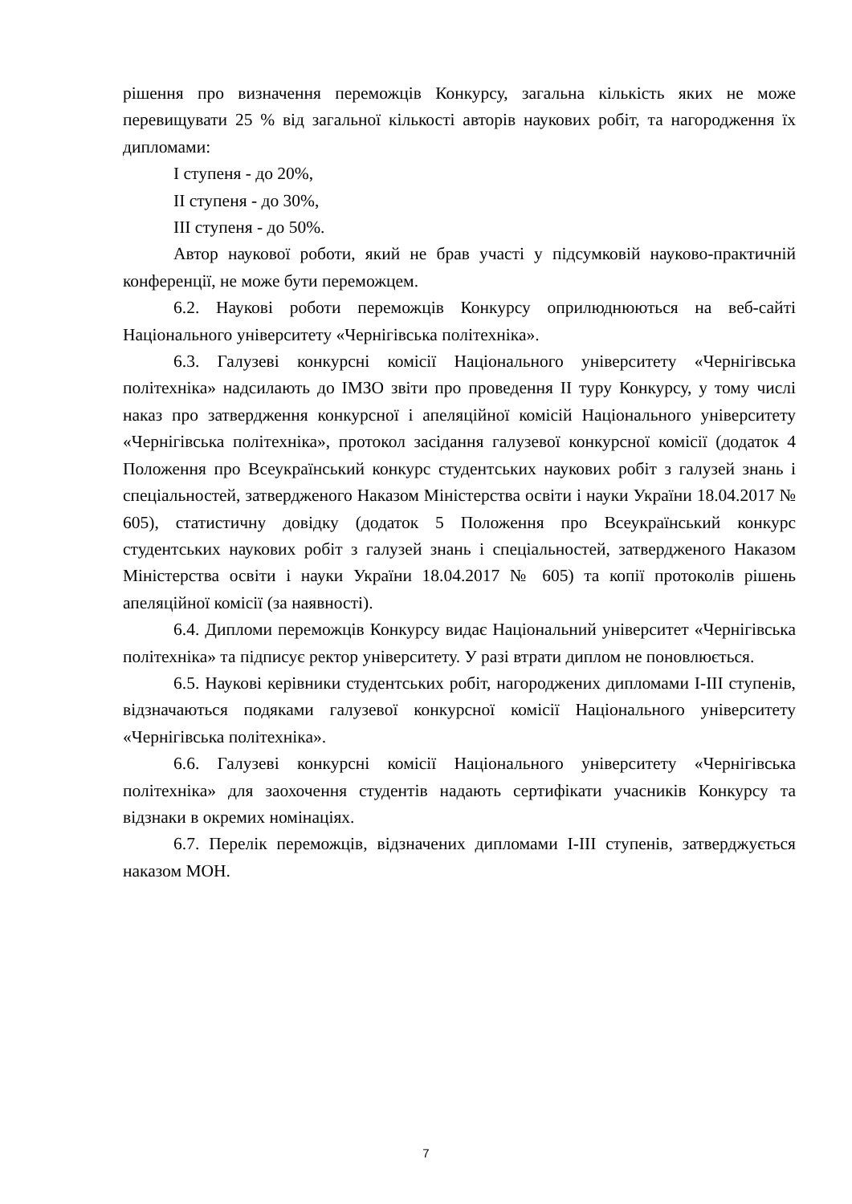рішення про визначення переможців Конкурсу, загальна кількість яких не може перевищувати 25 % від загальної кількості авторів наукових робіт, та нагородження їх дипломами:
І ступеня - до 20%,
ІІ ступеня - до 30%,
ІІІ ступеня - до 50%.
Автор наукової роботи, який не брав участі у підсумковій науково-практичній конференції, не може бути переможцем.
6.2. Наукові роботи переможців Конкурсу оприлюднюються на веб-сайті Національного університету «Чернігівська політехніка».
6.3. Галузеві конкурсні комісії Національного університету «Чернігівська політехніка» надсилають до ІМЗО звіти про проведення ІІ туру Конкурсу, у тому числі наказ про затвердження конкурсної і апеляційної комісій Національного університету «Чернігівська політехніка», протокол засідання галузевої конкурсної комісії (додаток 4 Положення про Всеукраїнський конкурс студентських наукових робіт з галузей знань і спеціальностей, затвердженого Наказом Міністерства освіти і науки України 18.04.2017 № 605), статистичну довідку (додаток 5 Положення про Всеукраїнський конкурс студентських наукових робіт з галузей знань і спеціальностей, затвердженого Наказом Міністерства освіти і науки України 18.04.2017 № 605) та копії протоколів рішень апеляційної комісії (за наявності).
6.4. Дипломи переможців Конкурсу видає Національний університет «Чернігівська політехніка» та підписує ректор університету. У разі втрати диплом не поновлюється.
6.5. Наукові керівники студентських робіт, нагороджених дипломами І-ІІІ ступенів, відзначаються подяками галузевої конкурсної комісії Національного університету «Чернігівська політехніка».
6.6. Галузеві конкурсні комісії Національного університету «Чернігівська політехніка» для заохочення студентів надають сертифікати учасників Конкурсу та відзнаки в окремих номінаціях.
6.7. Перелік переможців, відзначених дипломами І-ІІІ ступенів, затверджується наказом МОН.
7